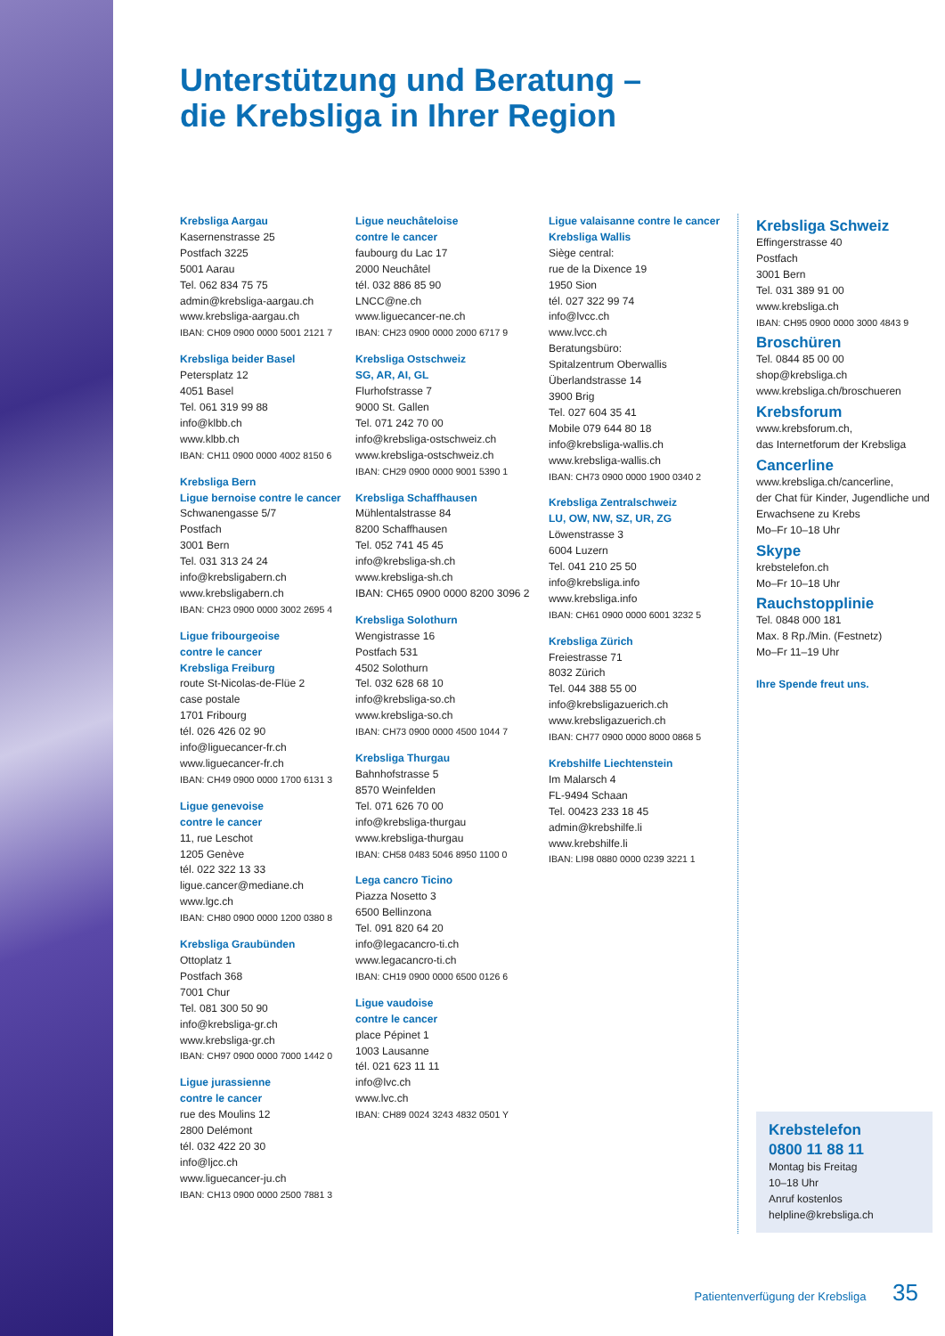Unterstützung und Beratung –
die Krebsliga in Ihrer Region
Krebsliga Aargau
Kasernenstrasse 25
Postfach 3225
5001 Aarau
Tel. 062 834 75 75
admin@krebsliga-aargau.ch
www.krebsliga-aargau.ch
IBAN: CH09 0900 0000 5001 2121 7
Krebsliga beider Basel
Petersplatz 12
4051 Basel
Tel. 061 319 99 88
info@klbb.ch
www.klbb.ch
IBAN: CH11 0900 0000 4002 8150 6
Krebsliga Bern
Ligue bernoise contre le cancer
Schwanengasse 5/7
Postfach
3001 Bern
Tel. 031 313 24 24
info@krebsligabern.ch
www.krebsligabern.ch
IBAN: CH23 0900 0000 3002 2695 4
Ligue fribourgeoise
contre le cancer
Krebsliga Freiburg
route St-Nicolas-de-Flüe 2
case postale
1701 Fribourg
tél. 026 426 02 90
info@liguecancer-fr.ch
www.liguecancer-fr.ch
IBAN: CH49 0900 0000 1700 6131 3
Ligue genevoise
contre le cancer
11, rue Leschot
1205 Genève
tél. 022 322 13 33
ligue.cancer@mediane.ch
www.lgc.ch
IBAN: CH80 0900 0000 1200 0380 8
Krebsliga Graubünden
Ottoplatz 1
Postfach 368
7001 Chur
Tel. 081 300 50 90
info@krebsliga-gr.ch
www.krebsliga-gr.ch
IBAN: CH97 0900 0000 7000 1442 0
Ligue jurassienne
contre le cancer
rue des Moulins 12
2800 Delémont
tél. 032 422 20 30
info@ljcc.ch
www.liguecancer-ju.ch
IBAN: CH13 0900 0000 2500 7881 3
Ligue neuchâteloise
contre le cancer
faubourg du Lac 17
2000 Neuchâtel
tél. 032 886 85 90
LNCC@ne.ch
www.liguecancer-ne.ch
IBAN: CH23 0900 0000 2000 6717 9
Krebsliga Ostschweiz
SG, AR, AI, GL
Flurhofstrasse 7
9000 St. Gallen
Tel. 071 242 70 00
info@krebsliga-ostschweiz.ch
www.krebsliga-ostschweiz.ch
IBAN: CH29 0900 0000 9001 5390 1
Krebsliga Schaffhausen
Mühlentalstrasse 84
8200 Schaffhausen
Tel. 052 741 45 45
info@krebsliga-sh.ch
www.krebsliga-sh.ch
IBAN: CH65 0900 0000 8200 3096 2
Krebsliga Solothurn
Wengistrasse 16
Postfach 531
4502 Solothurn
Tel. 032 628 68 10
info@krebsliga-so.ch
www.krebsliga-so.ch
IBAN: CH73 0900 0000 4500 1044 7
Krebsliga Thurgau
Bahnhofstrasse 5
8570 Weinfelden
Tel. 071 626 70 00
info@krebsliga-thurgau
www.krebsliga-thurgau
IBAN: CH58 0483 5046 8950 1100 0
Lega cancro Ticino
Piazza Nosetto 3
6500 Bellinzona
Tel. 091 820 64 20
info@legacancro-ti.ch
www.legacancro-ti.ch
IBAN: CH19 0900 0000 6500 0126 6
Ligue vaudoise
contre le cancer
place Pépinet 1
1003 Lausanne
tél. 021 623 11 11
info@lvc.ch
www.lvc.ch
IBAN: CH89 0024 3243 4832 0501 Y
Ligue valaisanne contre le cancer
Krebsliga Wallis
Siège central:
rue de la Dixence 19
1950 Sion
tél. 027 322 99 74
info@lvcc.ch
www.lvcc.ch
Beratungsbüro:
Spitalzentrum Oberwallis
Überlandstrasse 14
3900 Brig
Tel. 027 604 35 41
Mobile 079 644 80 18
info@krebsliga-wallis.ch
www.krebsliga-wallis.ch
IBAN: CH73 0900 0000 1900 0340 2
Krebsliga Zentralschweiz
LU, OW, NW, SZ, UR, ZG
Löwenstrasse 3
6004 Luzern
Tel. 041 210 25 50
info@krebsliga.info
www.krebsliga.info
IBAN: CH61 0900 0000 6001 3232 5
Krebsliga Zürich
Freiestrasse 71
8032 Zürich
Tel. 044 388 55 00
info@krebsligazuerich.ch
www.krebsligazuerich.ch
IBAN: CH77 0900 0000 8000 0868 5
Krebshilfe Liechtenstein
Im Malarsch 4
FL-9494 Schaan
Tel. 00423 233 18 45
admin@krebshilfe.li
www.krebshilfe.li
IBAN: LI98 0880 0000 0239 3221 1
Krebsliga Schweiz
Effingerstrasse 40
Postfach
3001 Bern
Tel. 031 389 91 00
www.krebsliga.ch
IBAN: CH95 0900 0000 3000 4843 9
Broschüren
Tel. 0844 85 00 00
shop@krebsliga.ch
www.krebsliga.ch/broschueren
Krebsforum
www.krebsforum.ch,
das Internetforum der Krebsliga
Cancerline
www.krebsliga.ch/cancerline,
der Chat für Kinder, Jugendliche und Erwachsene zu Krebs
Mo–Fr 10–18 Uhr
Skype
krebstelefon.ch
Mo–Fr 10–18 Uhr
Rauchstopplinie
Tel. 0848 000 181
Max. 8 Rp./Min. (Festnetz)
Mo–Fr 11–19 Uhr
Ihre Spende freut uns.
Krebstelefon
0800 11 88 11
Montag bis Freitag
10–18 Uhr
Anruf kostenlos
helpline@krebsliga.ch
Patientenverfügung der Krebsliga 35